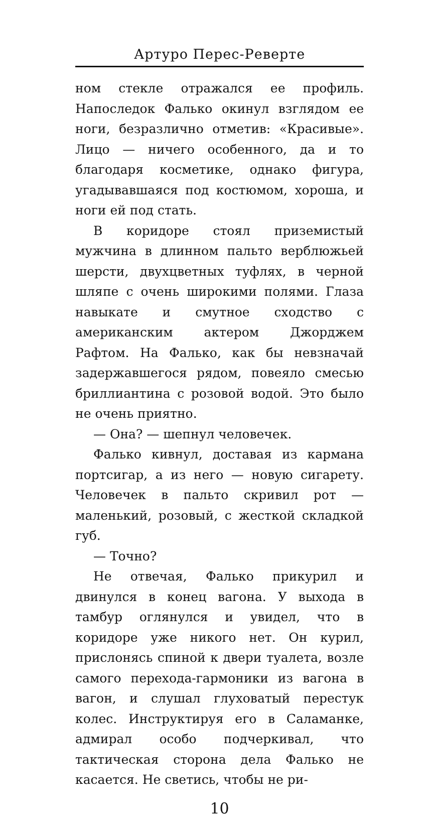Артуро Перес-Реверте
ном стекле отражался ее профиль. Напоследок Фалько окинул взглядом ее ноги, безразлично отметив: «Красивые». Лицо — ничего особенного, да и то благодаря косметике, однако фигура, угадывавшаяся под костюмом, хороша, и ноги ей под стать.
В коридоре стоял приземистый мужчина в длинном пальто верблюжьей шерсти, двухцветных туфлях, в черной шляпе с очень широкими полями. Глаза навыкате и смутное сходство с американским актером Джорджем Рафтом. На Фалько, как бы невзначай задержавшегося рядом, повеяло смесью бриллиантина с розовой водой. Это было не очень приятно.
— Она? — шепнул человечек.
Фалько кивнул, доставая из кармана портсигар, а из него — новую сигарету. Человечек в пальто скривил рот — маленький, розовый, с жесткой складкой губ.
— Точно?
Не отвечая, Фалько прикурил и двинулся в конец вагона. У выхода в тамбур оглянулся и увидел, что в коридоре уже никого нет. Он курил, прислонясь спиной к двери туалета, возле самого перехода-гармоники из вагона в вагон, и слушал глуховатый перестук колес. Инструктируя его в Саламанке, адмирал особо подчеркивал, что тактическая сторона дела Фалько не касается. Не светись, чтобы не ри-
10